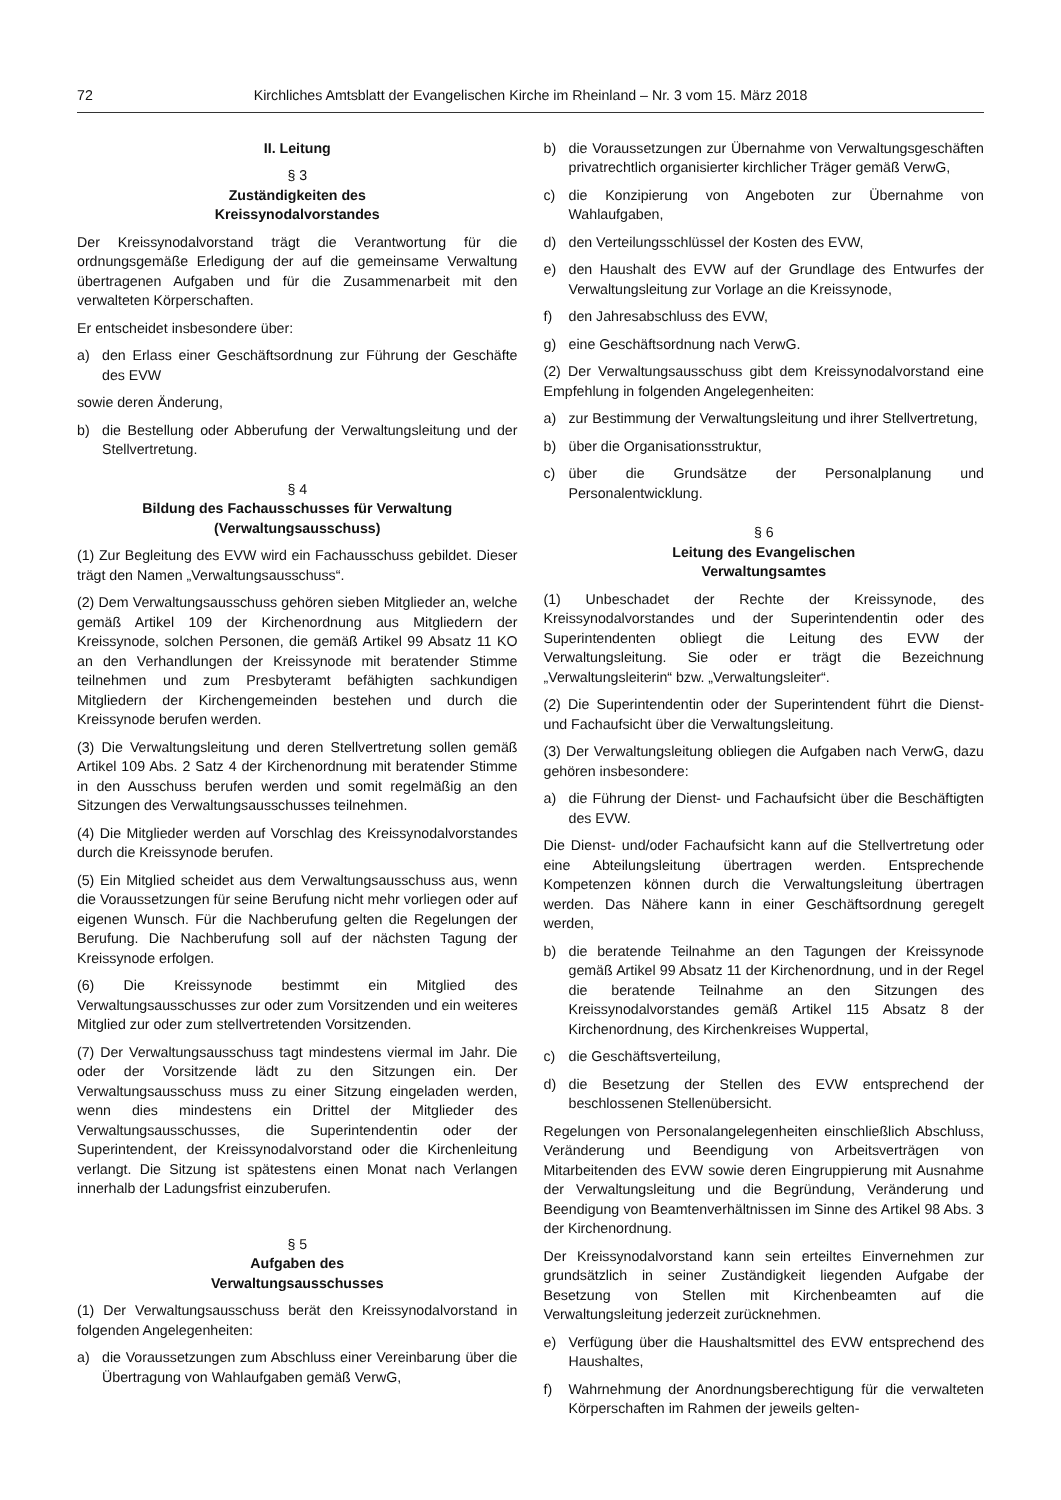72 Kirchliches Amtsblatt der Evangelischen Kirche im Rheinland – Nr. 3 vom 15. März 2018
II. Leitung
§ 3
Zuständigkeiten des
Kreissynodalvorstandes
Der Kreissynodalvorstand trägt die Verantwortung für die ordnungsgemäße Erledigung der auf die gemeinsame Verwaltung übertragenen Aufgaben und für die Zusammenarbeit mit den verwalteten Körperschaften.
Er entscheidet insbesondere über:
a) den Erlass einer Geschäftsordnung zur Führung der Geschäfte des EVW
sowie deren Änderung,
b) die Bestellung oder Abberufung der Verwaltungsleitung und der Stellvertretung.
§ 4
Bildung des Fachausschusses für Verwaltung
(Verwaltungsausschuss)
(1) Zur Begleitung des EVW wird ein Fachausschuss gebildet. Dieser trägt den Namen „Verwaltungsausschuss“.
(2) Dem Verwaltungsausschuss gehören sieben Mitglieder an, welche gemäß Artikel 109 der Kirchenordnung aus Mitgliedern der Kreissynode, solchen Personen, die gemäß Artikel 99 Absatz 11 KO an den Verhandlungen der Kreissynode mit beratender Stimme teilnehmen und zum Presbyteramt befähigten sachkundigen Mitgliedern der Kirchengemeinden bestehen und durch die Kreissynode berufen werden.
(3) Die Verwaltungsleitung und deren Stellvertretung sollen gemäß Artikel 109 Abs. 2 Satz 4 der Kirchenordnung mit beratender Stimme in den Ausschuss berufen werden und somit regelmäßig an den Sitzungen des Verwaltungsausschusses teilnehmen.
(4) Die Mitglieder werden auf Vorschlag des Kreissynodalvorstandes durch die Kreissynode berufen.
(5) Ein Mitglied scheidet aus dem Verwaltungsausschuss aus, wenn die Voraussetzungen für seine Berufung nicht mehr vorliegen oder auf eigenen Wunsch. Für die Nachberufung gelten die Regelungen der Berufung. Die Nachberufung soll auf der nächsten Tagung der Kreissynode erfolgen.
(6) Die Kreissynode bestimmt ein Mitglied des Verwaltungsausschusses zur oder zum Vorsitzenden und ein weiteres Mitglied zur oder zum stellvertretenden Vorsitzenden.
(7) Der Verwaltungsausschuss tagt mindestens viermal im Jahr. Die oder der Vorsitzende lädt zu den Sitzungen ein. Der Verwaltungsausschuss muss zu einer Sitzung eingeladen werden, wenn dies mindestens ein Drittel der Mitglieder des Verwaltungsausschusses, die Superintendentin oder der Superintendent, der Kreissynodalvorstand oder die Kirchenleitung verlangt. Die Sitzung ist spätestens einen Monat nach Verlangen innerhalb der Ladungsfrist einzuberufen.
§ 5
Aufgaben des
Verwaltungsausschusses
(1) Der Verwaltungsausschuss berät den Kreissynodalvorstand in folgenden Angelegenheiten:
a) die Voraussetzungen zum Abschluss einer Vereinbarung über die Übertragung von Wahlaufgaben gemäß VerwG,
b) die Voraussetzungen zur Übernahme von Verwaltungsgeschäften privatrechtlich organisierter kirchlicher Träger gemäß VerwG,
c) die Konzipierung von Angeboten zur Übernahme von Wahlaufgaben,
d) den Verteilungsschlüssel der Kosten des EVW,
e) den Haushalt des EVW auf der Grundlage des Entwurfes der Verwaltungsleitung zur Vorlage an die Kreissynode,
f) den Jahresabschluss des EVW,
g) eine Geschäftsordnung nach VerwG.
(2) Der Verwaltungsausschuss gibt dem Kreissynodalvorstand eine Empfehlung in folgenden Angelegenheiten:
a) zur Bestimmung der Verwaltungsleitung und ihrer Stellvertretung,
b) über die Organisationsstruktur,
c) über die Grundsätze der Personalplanung und Personalentwicklung.
§ 6
Leitung des Evangelischen
Verwaltungsamtes
(1) Unbeschadet der Rechte der Kreissynode, des Kreissynodalvorstandes und der Superintendentin oder des Superintendenten obliegt die Leitung des EVW der Verwaltungsleitung. Sie oder er trägt die Bezeichnung „Verwaltungsleiterin“ bzw. „Verwaltungsleiter“.
(2) Die Superintendentin oder der Superintendent führt die Dienst- und Fachaufsicht über die Verwaltungsleitung.
(3) Der Verwaltungsleitung obliegen die Aufgaben nach VerwG, dazu gehören insbesondere:
a) die Führung der Dienst- und Fachaufsicht über die Beschäftigten des EVW.
Die Dienst- und/oder Fachaufsicht kann auf die Stellvertretung oder eine Abteilungsleitung übertragen werden. Entsprechende Kompetenzen können durch die Verwaltungsleitung übertragen werden. Das Nähere kann in einer Geschäftsordnung geregelt werden,
b) die beratende Teilnahme an den Tagungen der Kreissynode gemäß Artikel 99 Absatz 11 der Kirchenordnung, und in der Regel die beratende Teilnahme an den Sitzungen des Kreissynodalvorstandes gemäß Artikel 115 Absatz 8 der Kirchenordnung, des Kirchenkreises Wuppertal,
c) die Geschäftsverteilung,
d) die Besetzung der Stellen des EVW entsprechend der beschlossenen Stellenübersicht.
Regelungen von Personalangelegenheiten einschließlich Abschluss, Veränderung und Beendigung von Arbeitsverträgen von Mitarbeitenden des EVW sowie deren Eingruppierung mit Ausnahme der Verwaltungsleitung und die Begründung, Veränderung und Beendigung von Beamtenverhältnissen im Sinne des Artikel 98 Abs. 3 der Kirchenordnung.
Der Kreissynodalvorstand kann sein erteiltes Einvernehmen zur grundsätzlich in seiner Zuständigkeit liegenden Aufgabe der Besetzung von Stellen mit Kirchenbeamten auf die Verwaltungsleitung jederzeit zurücknehmen.
e) Verfügung über die Haushaltsmittel des EVW entsprechend des Haushaltes,
f) Wahrnehmung der Anordnungsberechtigung für die verwalteten Körperschaften im Rahmen der jeweils gelten-